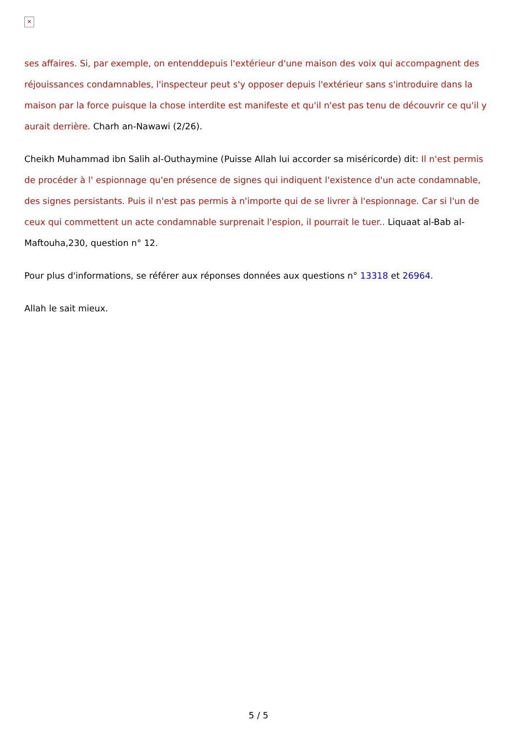✕
ses affaires. Si, par exemple, on entenddepuis l'extérieur d'une maison des voix qui accompagnent des réjouissances condamnables, l'inspecteur peut s'y opposer depuis l'extérieur sans s'introduire dans la maison par la force puisque la chose interdite est manifeste et qu'il n'est pas tenu de découvrir ce qu'il y aurait derrière. Charh an-Nawawi (2/26).
Cheikh Muhammad ibn Salih al-Outhaymine (Puisse Allah lui accorder sa miséricorde) dit: Il n'est permis de procéder à l' espionnage qu'en présence de signes qui indiquent l'existence d'un acte condamnable, des signes persistants. Puis il n'est pas permis à n'importe qui de se livrer à l'espionnage. Car si l'un de ceux qui commettent un acte condamnable surprenait l'espion, il pourrait le tuer.. Liquaat al-Bab al-Maftouha,230, question n° 12.
Pour plus d'informations, se référer aux réponses données aux questions n° 13318 et 26964.
Allah le sait mieux.
5 / 5